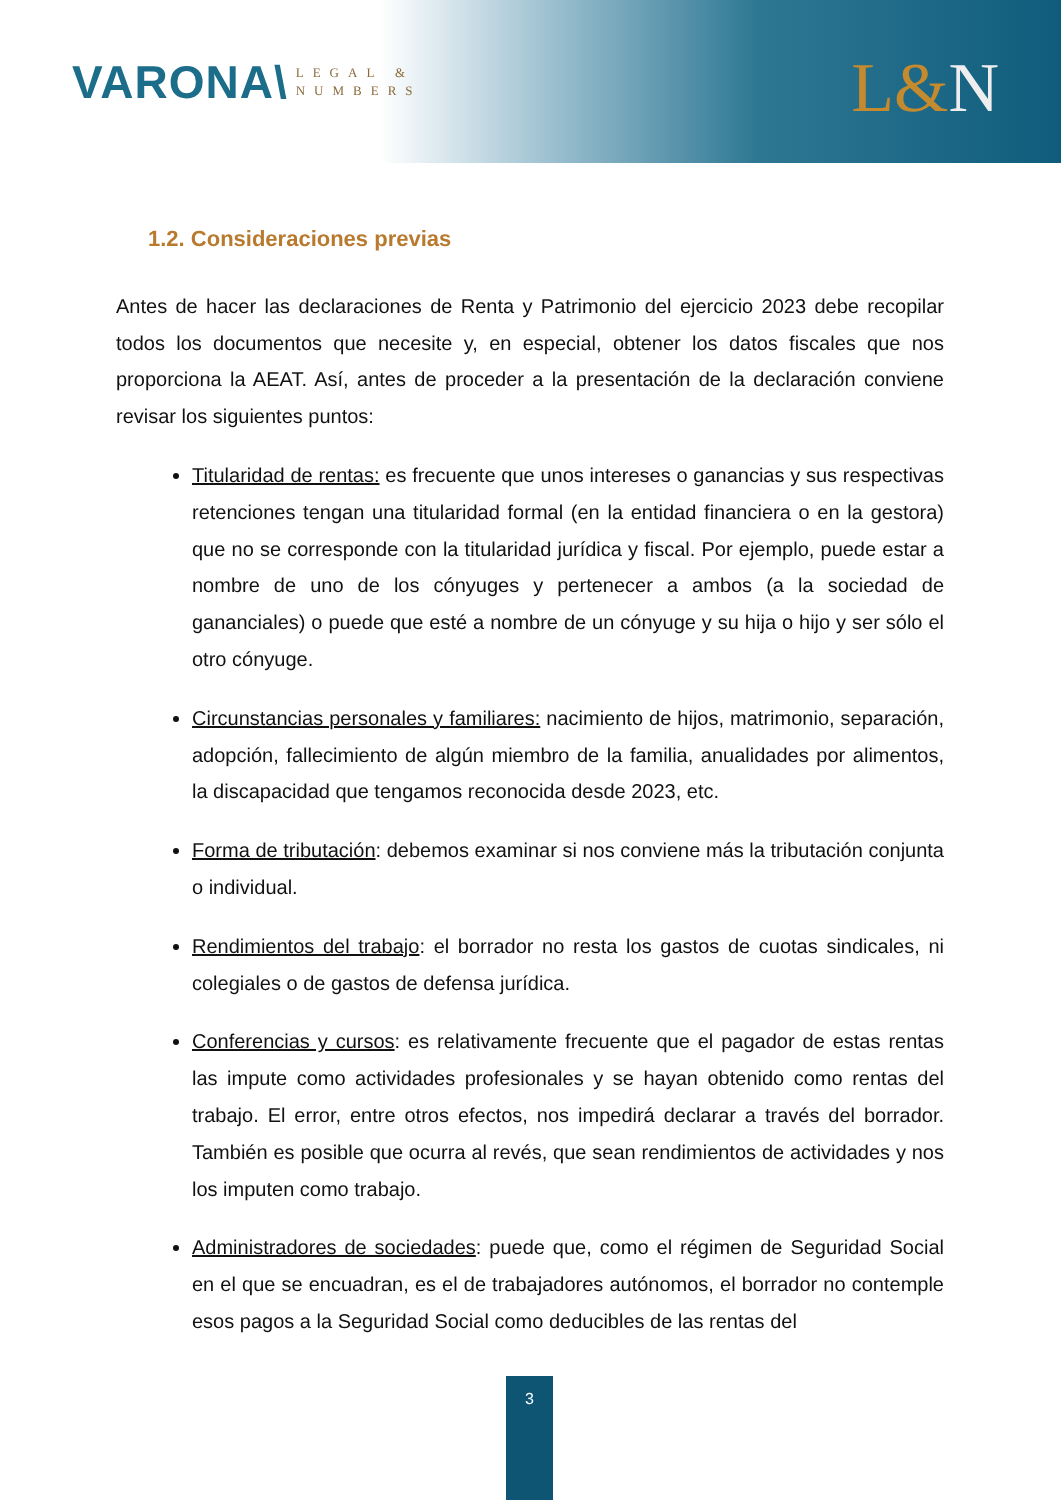VARONA\
LEGAL &
NUMBERS
L&N
1.2. Consideraciones previas
Antes de hacer las declaraciones de Renta y Patrimonio del ejercicio 2023 debe recopilar todos los documentos que necesite y, en especial, obtener los datos fiscales que nos proporciona la AEAT. Así, antes de proceder a la presentación de la declaración conviene revisar los siguientes puntos:
Titularidad de rentas: es frecuente que unos intereses o ganancias y sus respectivas retenciones tengan una titularidad formal (en la entidad financiera o en la gestora) que no se corresponde con la titularidad jurídica y fiscal. Por ejemplo, puede estar a nombre de uno de los cónyuges y pertenecer a ambos (a la sociedad de gananciales) o puede que esté a nombre de un cónyuge y su hija o hijo y ser sólo el otro cónyuge.
Circunstancias personales y familiares: nacimiento de hijos, matrimonio, separación, adopción, fallecimiento de algún miembro de la familia, anualidades por alimentos, la discapacidad que tengamos reconocida desde 2023, etc.
Forma de tributación: debemos examinar si nos conviene más la tributación conjunta o individual.
Rendimientos del trabajo: el borrador no resta los gastos de cuotas sindicales, ni colegiales o de gastos de defensa jurídica.
Conferencias y cursos: es relativamente frecuente que el pagador de estas rentas las impute como actividades profesionales y se hayan obtenido como rentas del trabajo. El error, entre otros efectos, nos impedirá declarar a través del borrador. También es posible que ocurra al revés, que sean rendimientos de actividades y nos los imputen como trabajo.
Administradores de sociedades: puede que, como el régimen de Seguridad Social en el que se encuadran, es el de trabajadores autónomos, el borrador no contemple esos pagos a la Seguridad Social como deducibles de las rentas del
3